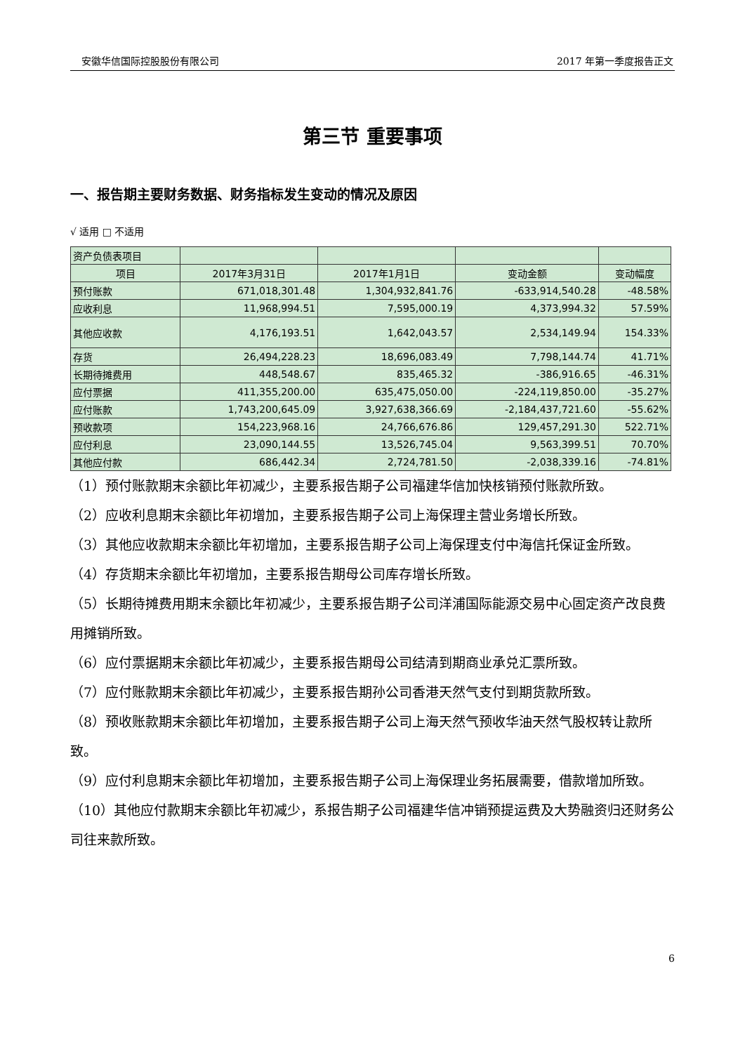安徽华信国际控股股份有限公司 2017 年第一季度报告正文
第三节 重要事项
一、报告期主要财务数据、财务指标发生变动的情况及原因
√ 适用 □ 不适用
| 资产负债表项目 | | | | |
| 项目 | 2017年3月31日 | 2017年1月1日 | 变动金额 | 变动幅度 |
| 预付账款 | 671,018,301.48 | 1,304,932,841.76 | -633,914,540.28 | -48.58% |
| 应收利息 | 11,968,994.51 | 7,595,000.19 | 4,373,994.32 | 57.59% |
| 其他应收款 | 4,176,193.51 | 1,642,043.57 | 2,534,149.94 | 154.33% |
| 存货 | 26,494,228.23 | 18,696,083.49 | 7,798,144.74 | 41.71% |
| 长期待摊费用 | 448,548.67 | 835,465.32 | -386,916.65 | -46.31% |
| 应付票据 | 411,355,200.00 | 635,475,050.00 | -224,119,850.00 | -35.27% |
| 应付账款 | 1,743,200,645.09 | 3,927,638,366.69 | -2,184,437,721.60 | -55.62% |
| 预收款项 | 154,223,968.16 | 24,766,676.86 | 129,457,291.30 | 522.71% |
| 应付利息 | 23,090,144.55 | 13,526,745.04 | 9,563,399.51 | 70.70% |
| 其他应付款 | 686,442.34 | 2,724,781.50 | -2,038,339.16 | -74.81% |
（1）预付账款期末余额比年初减少，主要系报告期子公司福建华信加快核销预付账款所致。
（2）应收利息期末余额比年初增加，主要系报告期子公司上海保理主营业务增长所致。
（3）其他应收款期末余额比年初增加，主要系报告期子公司上海保理支付中海信托保证金所致。
（4）存货期末余额比年初增加，主要系报告期母公司库存增长所致。
（5）长期待摊费用期末余额比年初减少，主要系报告期子公司洋浦国际能源交易中心固定资产改良费用摊销所致。
（6）应付票据期末余额比年初减少，主要系报告期母公司结清到期商业承兑汇票所致。
（7）应付账款期末余额比年初减少，主要系报告期孙公司香港天然气支付到期货款所致。
（8）预收账款期末余额比年初增加，主要系报告期子公司上海天然气预收华油天然气股权转让款所致。
（9）应付利息期末余额比年初增加，主要系报告期子公司上海保理业务拓展需要，借款增加所致。
（10）其他应付款期末余额比年初减少，系报告期子公司福建华信冲销预提运费及大势融资归还财务公司往来款所致。
6